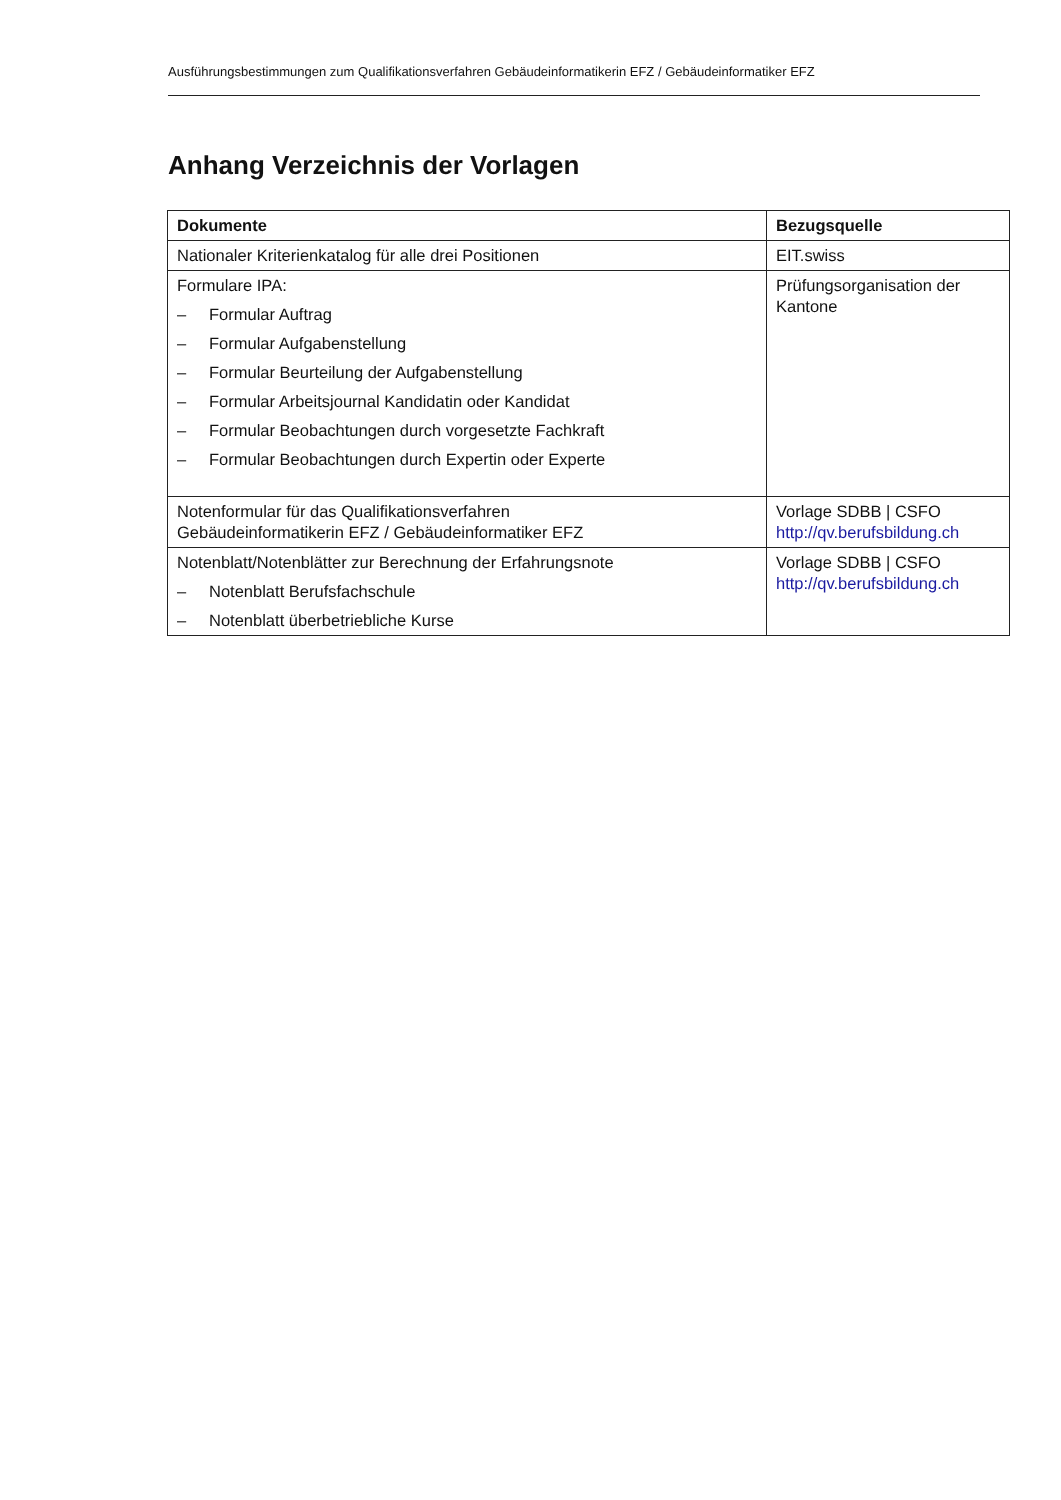Ausführungsbestimmungen zum Qualifikationsverfahren Gebäudeinformatikerin EFZ / Gebäudeinformatiker EFZ
Anhang Verzeichnis der Vorlagen
| Dokumente | Bezugsquelle |
| --- | --- |
| Nationaler Kriterienkatalog für alle drei Positionen | EIT.swiss |
| Formulare IPA: – Formular Auftrag – Formular Aufgabenstellung – Formular Beurteilung der Aufgabenstellung – Formular Arbeitsjournal Kandidatin oder Kandidat – Formular Beobachtungen durch vorgesetzte Fachkraft – Formular Beobachtungen durch Expertin oder Experte | Prüfungsorganisation der Kantone |
| Notenformular für das Qualifikationsverfahren Gebäudeinformatikerin EFZ / Gebäudeinformatiker EFZ | Vorlage SDBB / CSFO http://qv.berufsbildung.ch |
| Notenblatt/Notenblätter zur Berechnung der Erfahrungsnote – Notenblatt Berufsfachschule – Notenblatt überbetriebliche Kurse | Vorlage SDBB / CSFO http://qv.berufsbildung.ch |